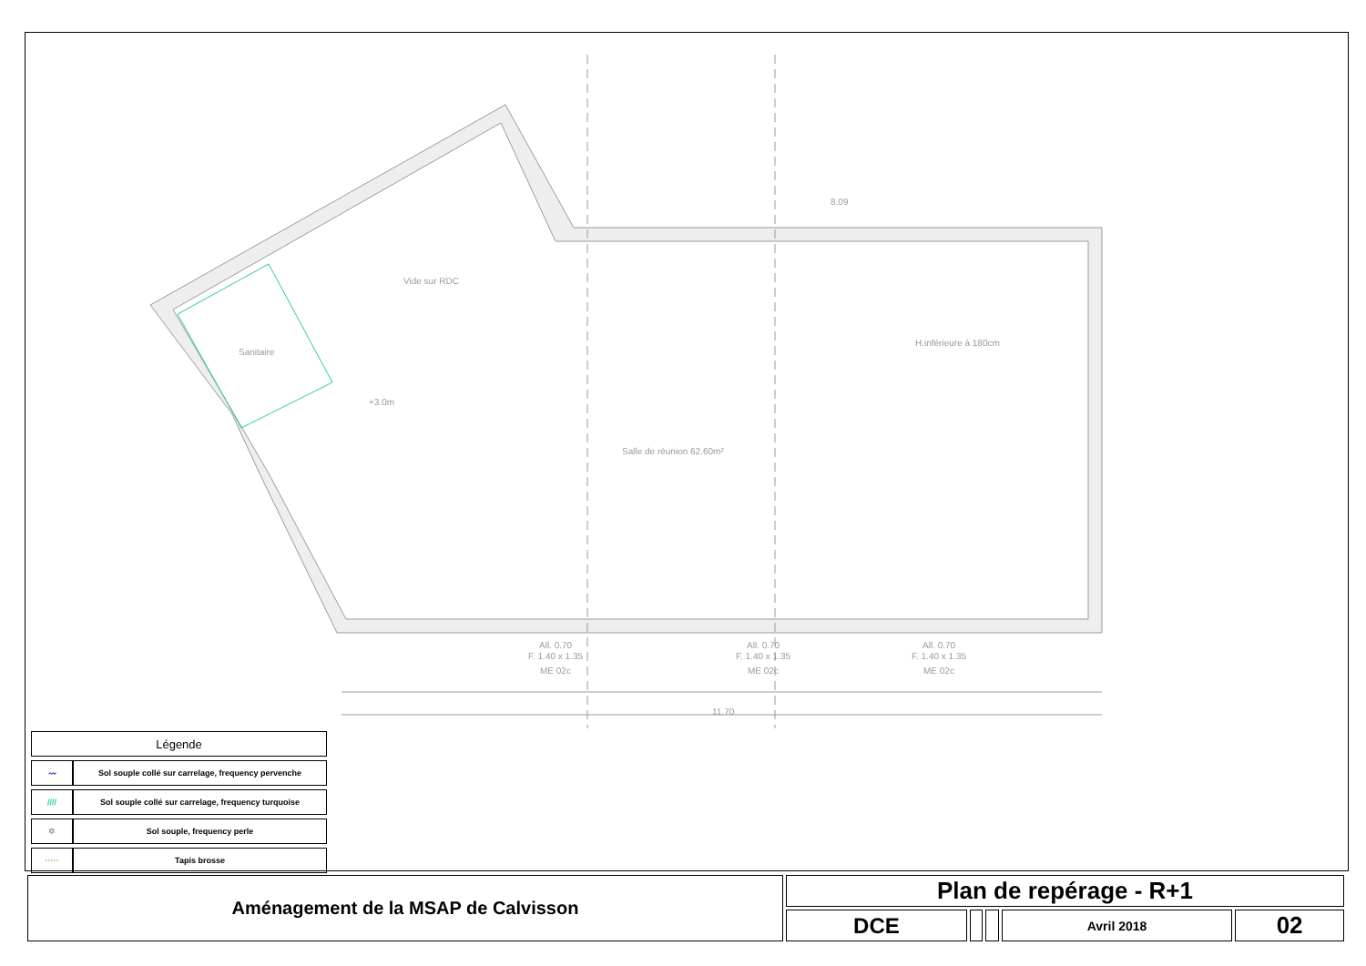+3.0m
Salle de réunion 62.60m²
Sanitaire
Vide sur RDC
H.inférieure à 180cm
All. 0.70
F. 1.40 x 1.35
ME 02c
All. 0.70
F. 1.40 x 1.35
ME 02c
All. 0.70
F. 1.40 x 1.35
ME 02c
11.70
8.09
| Légende | |
| --- | --- |
| 〰 | Sol souple collé sur carrelage, frequency pervenche |
| //// | Sol souple collé sur carrelage, frequency turquoise |
| ✡ | Sol souple, frequency perle |
| ····· | Tapis brosse |
| Aménagement de la MSAP de Calvisson | Plan de repérage - R+1 | | | | |
| | DCE | | | Avril 2018 | 02 |